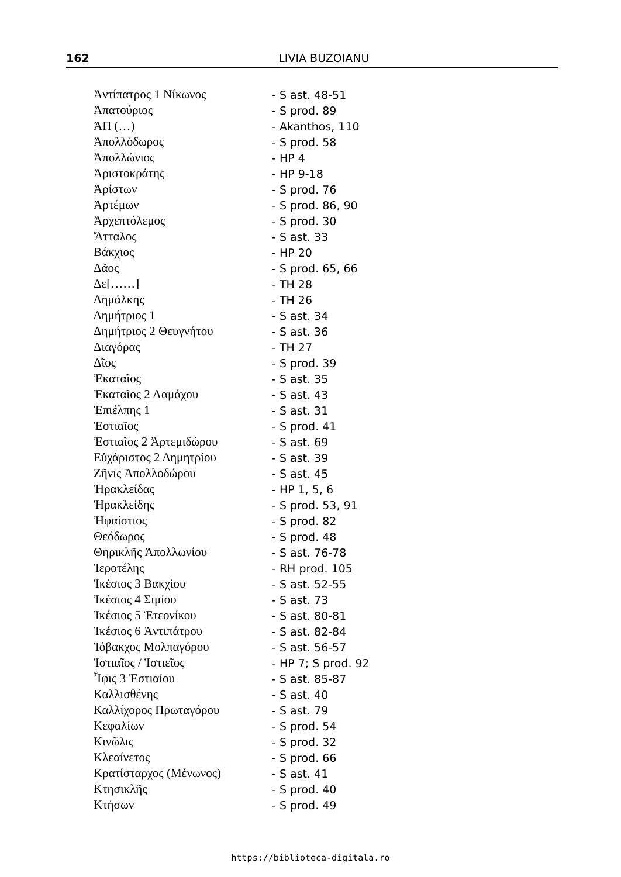162
LIVIA BUZOIANU
| Ἀντίπατρος 1 Νίκωνος | - S ast. 48-51 |
| Ἀπατούριος | - S prod. 89 |
| ἈΠ (…) | - Akanthos, 110 |
| Ἀπολλόδωρος | - S prod. 58 |
| Ἀπολλώνιος | - HP 4 |
| Ἀριστοκράτης | - HP 9-18 |
| Ἀρίστων | - S prod. 76 |
| Ἀρτέμων | - S prod. 86, 90 |
| Ἀρχεπτόλεμος | - S prod. 30 |
| Ἄτταλος | - S ast. 33 |
| Βάκχιος | - HP 20 |
| Δᾶος | - S prod. 65, 66 |
| Δε[……] | - TH 28 |
| Δημάλκης | - TH 26 |
| Δημήτριος 1 | - S ast. 34 |
| Δημήτριος 2 Θευγνήτου | - S ast. 36 |
| Διαγόρας | - TH 27 |
| Δῖος | - S prod. 39 |
| Ἑκαταῖος | - S ast. 35 |
| Ἑκαταῖος 2 Λαμάχου | - S ast. 43 |
| Ἐπιέλπης 1 | - S ast. 31 |
| Ἑστιαῖος | - S prod. 41 |
| Ἑστιαῖος 2 Ἀρτεμιδώρου | - S ast. 69 |
| Εὐχάριστος 2 Δημητρίου | - S ast. 39 |
| Ζῆνις Ἀπολλοδώρου | - S ast. 45 |
| Ἡρακλείδας | - HP 1, 5, 6 |
| Ἡρακλείδης | - S prod. 53, 91 |
| Ἡφαίστιος | - S prod. 82 |
| Θεόδωρος | - S prod. 48 |
| Θηρικλῆς Ἀπολλωνίου | - S ast. 76-78 |
| Ἱεροτέλης | - RH prod. 105 |
| Ἱκέσιος 3 Βακχίου | - S ast. 52-55 |
| Ἱκέσιος 4 Σιμίου | - S ast. 73 |
| Ἱκέσιος 5 Ἐτεονίκου | - S ast. 80-81 |
| Ἱκέσιος 6 Ἀντιπάτρου | - S ast. 82-84 |
| Ἰόβακχος Μολπαγόρου | - S ast. 56-57 |
| Ἱστιαῖος / Ἱστιεῖος | - HP 7; S prod. 92 |
| Ἶφις 3 Ἑστιαίου | - S ast. 85-87 |
| Καλλισθένης | - S ast. 40 |
| Καλλίχορος Πρωταγόρου | - S ast. 79 |
| Κεφαλίων | - S prod. 54 |
| Κινῶλις | - S prod. 32 |
| Κλεαίνετος | - S prod. 66 |
| Κρατίσταρχος (Μένωνος) | - S ast. 41 |
| Κτησικλῆς | - S prod. 40 |
| Κτήσων | - S prod. 49 |
https://biblioteca-digitala.ro